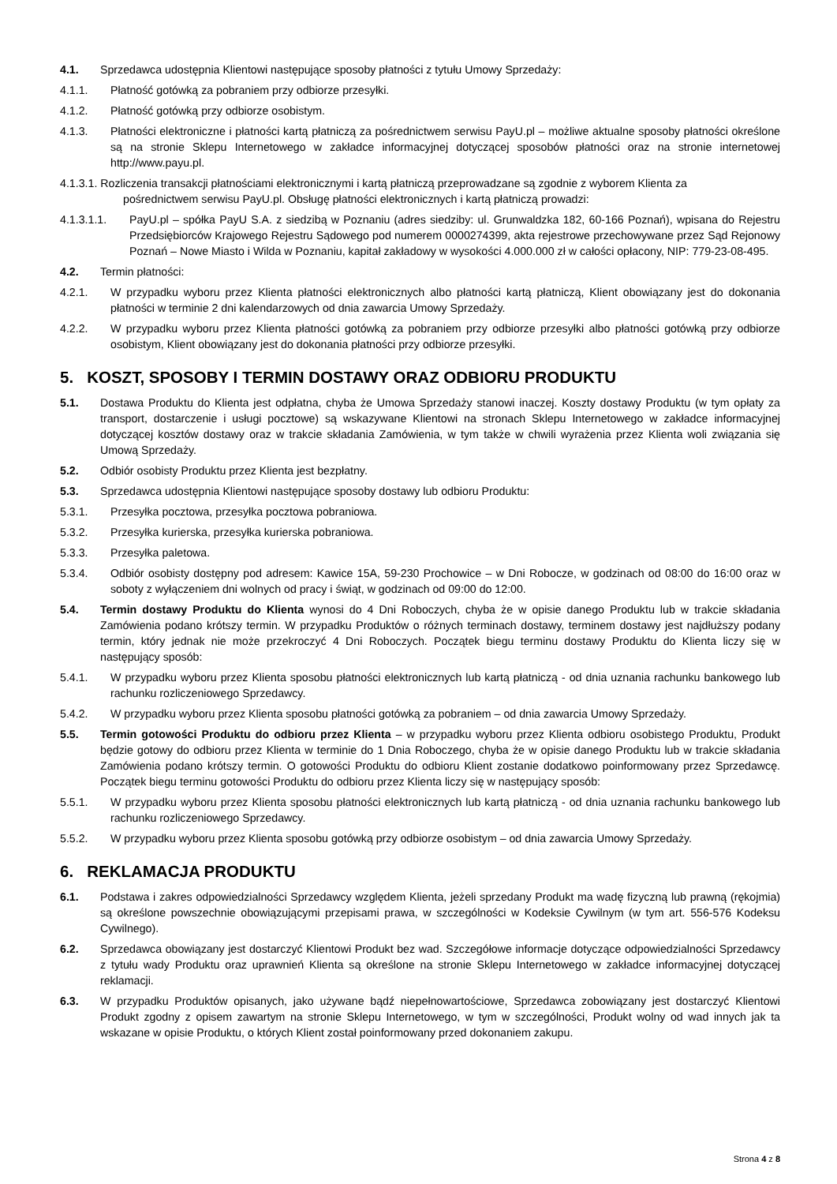4.1. Sprzedawca udostępnia Klientowi następujące sposoby płatności z tytułu Umowy Sprzedaży:
4.1.1. Płatność gotówką za pobraniem przy odbiorze przesyłki.
4.1.2. Płatność gotówką przy odbiorze osobistym.
4.1.3. Płatności elektroniczne i płatności kartą płatniczą za pośrednictwem serwisu PayU.pl – możliwe aktualne sposoby płatności określone są na stronie Sklepu Internetowego w zakładce informacyjnej dotyczącej sposobów płatności oraz na stronie internetowej http://www.payu.pl.
4.1.3.1. Rozliczenia transakcji płatnościami elektronicznymi i kartą płatniczą przeprowadzane są zgodnie z wyborem Klienta za
pośrednictwem serwisu PayU.pl. Obsługę płatności elektronicznych i kartą płatniczą prowadzi:
4.1.3.1.1. PayU.pl – spółka PayU S.A. z siedzibą w Poznaniu (adres siedziby: ul. Grunwaldzka 182, 60-166 Poznań), wpisana do Rejestru Przedsiębiorców Krajowego Rejestru Sądowego pod numerem 0000274399, akta rejestrowe przechowywane przez Sąd Rejonowy Poznań – Nowe Miasto i Wilda w Poznaniu, kapitał zakładowy w wysokości 4.000.000 zł w całości opłacony, NIP: 779-23-08-495.
4.2. Termin płatności:
4.2.1. W przypadku wyboru przez Klienta płatności elektronicznych albo płatności kartą płatniczą, Klient obowiązany jest do dokonania płatności w terminie 2 dni kalendarzowych od dnia zawarcia Umowy Sprzedaży.
4.2.2. W przypadku wyboru przez Klienta płatności gotówką za pobraniem przy odbiorze przesyłki albo płatności gotówką przy odbiorze osobistym, Klient obowiązany jest do dokonania płatności przy odbiorze przesyłki.
5. KOSZT, SPOSOBY I TERMIN DOSTAWY ORAZ ODBIORU PRODUKTU
5.1. Dostawa Produktu do Klienta jest odpłatna, chyba że Umowa Sprzedaży stanowi inaczej. Koszty dostawy Produktu (w tym opłaty za transport, dostarczenie i usługi pocztowe) są wskazywane Klientowi na stronach Sklepu Internetowego w zakładce informacyjnej dotyczącej kosztów dostawy oraz w trakcie składania Zamówienia, w tym także w chwili wyrażenia przez Klienta woli związania się Umową Sprzedaży.
5.2. Odbiór osobisty Produktu przez Klienta jest bezpłatny.
5.3. Sprzedawca udostępnia Klientowi następujące sposoby dostawy lub odbioru Produktu:
5.3.1. Przesyłka pocztowa, przesyłka pocztowa pobraniowa.
5.3.2. Przesyłka kurierska, przesyłka kurierska pobraniowa.
5.3.3. Przesyłka paletowa.
5.3.4. Odbiór osobisty dostępny pod adresem: Kawice 15A, 59-230 Prochowice – w Dni Robocze, w godzinach od 08:00 do 16:00 oraz w soboty z wyłączeniem dni wolnych od pracy i świąt, w godzinach od 09:00 do 12:00.
5.4. Termin dostawy Produktu do Klienta wynosi do 4 Dni Roboczych, chyba że w opisie danego Produktu lub w trakcie składania Zamówienia podano krótszy termin. W przypadku Produktów o różnych terminach dostawy, terminem dostawy jest najdłuższy podany termin, który jednak nie może przekroczyć 4 Dni Roboczych. Początek biegu terminu dostawy Produktu do Klienta liczy się w następujący sposób:
5.4.1. W przypadku wyboru przez Klienta sposobu płatności elektronicznych lub kartą płatniczą - od dnia uznania rachunku bankowego lub rachunku rozliczeniowego Sprzedawcy.
5.4.2. W przypadku wyboru przez Klienta sposobu płatności gotówką za pobraniem – od dnia zawarcia Umowy Sprzedaży.
5.5. Termin gotowości Produktu do odbioru przez Klienta – w przypadku wyboru przez Klienta odbioru osobistego Produktu, Produkt będzie gotowy do odbioru przez Klienta w terminie do 1 Dnia Roboczego, chyba że w opisie danego Produktu lub w trakcie składania Zamówienia podano krótszy termin. O gotowości Produktu do odbioru Klient zostanie dodatkowo poinformowany przez Sprzedawcę. Początek biegu terminu gotowości Produktu do odbioru przez Klienta liczy się w następujący sposób:
5.5.1. W przypadku wyboru przez Klienta sposobu płatności elektronicznych lub kartą płatniczą - od dnia uznania rachunku bankowego lub rachunku rozliczeniowego Sprzedawcy.
5.5.2. W przypadku wyboru przez Klienta sposobu gotówką przy odbiorze osobistym – od dnia zawarcia Umowy Sprzedaży.
6. REKLAMACJA PRODUKTU
6.1. Podstawa i zakres odpowiedzialności Sprzedawcy względem Klienta, jeżeli sprzedany Produkt ma wadę fizyczną lub prawną (rękojmia) są określone powszechnie obowiązującymi przepisami prawa, w szczególności w Kodeksie Cywilnym (w tym art. 556-576 Kodeksu Cywilnego).
6.2. Sprzedawca obowiązany jest dostarczyć Klientowi Produkt bez wad. Szczegółowe informacje dotyczące odpowiedzialności Sprzedawcy z tytułu wady Produktu oraz uprawnień Klienta są określone na stronie Sklepu Internetowego w zakładce informacyjnej dotyczącej reklamacji.
6.3. W przypadku Produktów opisanych, jako używane bądź niepełnowartościowe, Sprzedawca zobowiązany jest dostarczyć Klientowi Produkt zgodny z opisem zawartym na stronie Sklepu Internetowego, w tym w szczególności, Produkt wolny od wad innych jak ta wskazane w opisie Produktu, o których Klient został poinformowany przed dokonaniem zakupu.
Strona 4 z 8